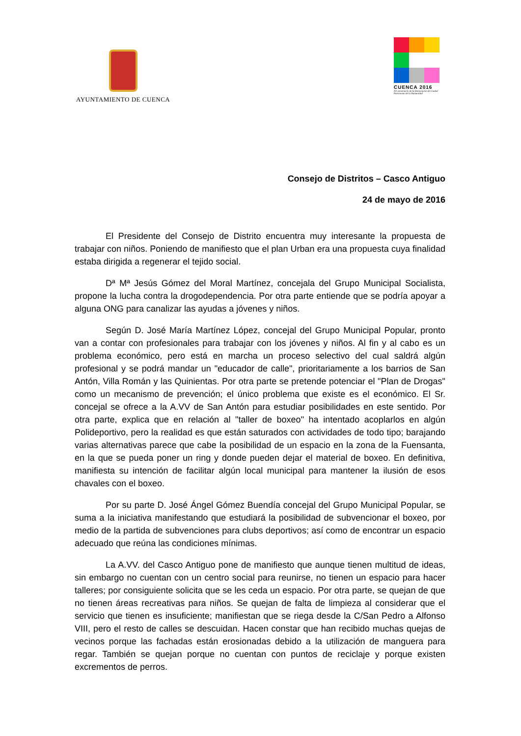AYUNTAMIENTO DE CUENCA
CUENCA 2016
XX aniversario de la Declaración de Ciudad Patrimonio de la Humanidad
Consejo de Distritos – Casco Antiguo
24 de mayo de 2016
El Presidente del Consejo de Distrito encuentra muy interesante la propuesta de trabajar con niños. Poniendo de manifiesto que el plan Urban era una propuesta cuya finalidad estaba dirigida a regenerar el tejido social.
Dª Mª Jesús Gómez del Moral Martínez, concejala del Grupo Municipal Socialista, propone la lucha contra la drogodependencia. Por otra parte entiende que se podría apoyar a alguna ONG para canalizar las ayudas a jóvenes y niños.
Según D. José María Martínez López, concejal del Grupo Municipal Popular, pronto van a contar con profesionales para trabajar con los jóvenes y niños. Al fin y al cabo es un problema económico, pero está en marcha un proceso selectivo del cual saldrá algún profesional y se podrá mandar un "educador de calle", prioritariamente a los barrios de San Antón, Villa Román y las Quinientas. Por otra parte se pretende potenciar el "Plan de Drogas" como un mecanismo de prevención; el único problema que existe es el económico. El Sr. concejal se ofrece a la A.VV de San Antón para estudiar posibilidades en este sentido. Por otra parte, explica que en relación al "taller de boxeo" ha intentado acoplarlos en algún Polideportivo, pero la realidad es que están saturados con actividades de todo tipo; barajando varias alternativas parece que cabe la posibilidad de un espacio en la zona de la Fuensanta, en la que se pueda poner un ring y donde pueden dejar el material de boxeo. En definitiva, manifiesta su intención de facilitar algún local municipal para mantener la ilusión de esos chavales con el boxeo.
Por su parte D. José Ángel Gómez Buendía concejal del Grupo Municipal Popular, se suma a la iniciativa manifestando que estudiará la posibilidad de subvencionar el boxeo, por medio de la partida de subvenciones para clubs deportivos; así como de encontrar un espacio adecuado que reúna las condiciones mínimas.
La A.VV. del Casco Antiguo pone de manifiesto que aunque tienen multitud de ideas, sin embargo no cuentan con un centro social para reunirse, no tienen un espacio para hacer talleres; por consiguiente solicita que se les ceda un espacio. Por otra parte, se quejan de que no tienen áreas recreativas para niños. Se quejan de falta de limpieza al considerar que el servicio que tienen es insuficiente; manifiestan que se riega desde la C/San Pedro a Alfonso VIII, pero el resto de calles se descuidan. Hacen constar que han recibido muchas quejas de vecinos porque las fachadas están erosionadas debido a la utilización de manguera para regar. También se quejan porque no cuentan con puntos de reciclaje y porque existen excrementos de perros.